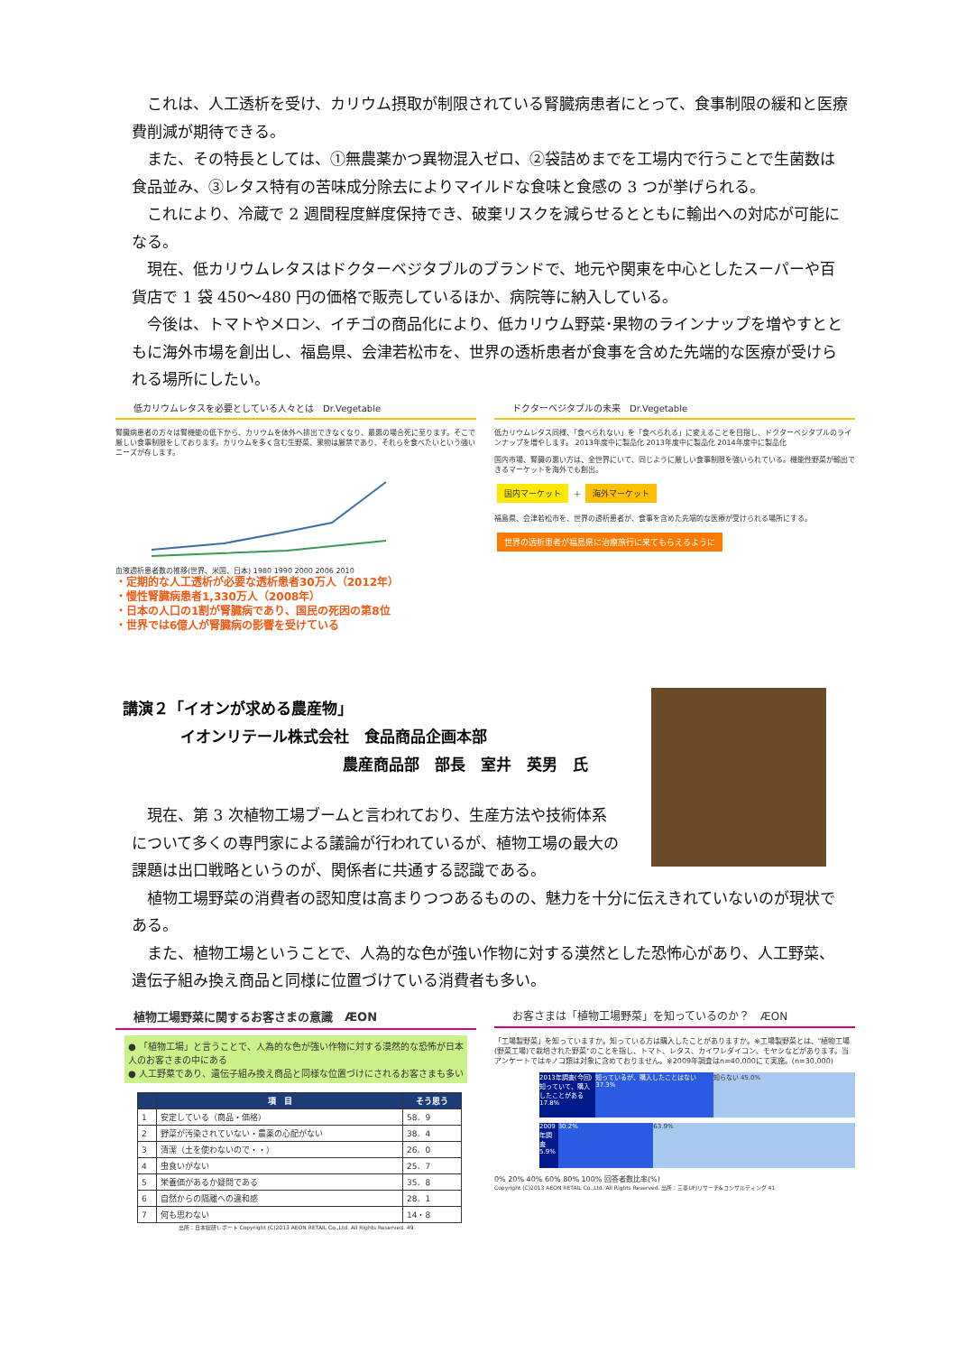これは、人工透析を受け、カリウム摂取が制限されている腎臓病患者にとって、食事制限の緩和と医療費削減が期待できる。
また、その特長としては、①無農薬かつ異物混入ゼロ、②袋詰めまでを工場内で行うことで生菌数は食品並み、③レタス特有の苦味成分除去によりマイルドな食味と食感の 3 つが挙げられる。
これにより、冷蔵で 2 週間程度鮮度保持でき、破棄リスクを減らせるとともに輸出への対応が可能になる。
現在、低カリウムレタスはドクターベジタブルのブランドで、地元や関東を中心としたスーパーや百貨店で 1 袋 450～480 円の価格で販売しているほか、病院等に納入している。
今後は、トマトやメロン、イチゴの商品化により、低カリウム野菜･果物のラインナップを増やすとともに海外市場を創出し、福島県、会津若松市を、世界の透析患者が食事を含めた先端的な医療が受けられる場所にしたい。
低カリウムレタスを必要としている人々とは　Dr.Vegetable
腎臓病患者の方々は腎機能の低下から、カリウムを体外へ排出できなくなり、最悪の場合死に至ります。そこで厳しい食事制限をしております。カリウムを多く含む生野菜、果物は厳禁であり、それらを食べたいという強いニーズが存します。
血液透析患者数の推移(世界、米国、日本) 1980 1990 2000 2006 2010
・定期的な人工透析が必要な透析患者30万人（2012年）
・慢性腎臓病患者1,330万人（2008年）
・日本の人口の1割が腎臓病であり、国民の死因の第8位
・世界では6億人が腎臓病の影響を受けている
ドクターベジタブルの未来　Dr.Vegetable
低カリウムレタス同様、「食べられない」を「食べられる」に変えることを目指し、ドクターベジタブルのラインナップを増やします。 2013年度中に製品化 2013年度中に製品化 2014年度中に製品化
国内市場、腎臓の悪い方は、全世界にいて、同じように厳しい食事制限を強いられている。機能性野菜が輸出できるマーケットを海外でも創出。
国内マーケット ＋ 海外マーケット
福島県、会津若松市を、世界の透析患者が、食事を含めた先端的な医療が受けられる場所にする。
世界の透析患者が福島県に治療旅行に来てもらえるように
講演２「イオンが求める農産物」
イオンリテール株式会社　食品商品企画本部
農産商品部　部長　室井　英男　氏
現在、第 3 次植物工場ブームと言われており、生産方法や技術体系について多くの専門家による議論が行われているが、植物工場の最大の課題は出口戦略というのが、関係者に共通する認識である。
植物工場野菜の消費者の認知度は高まりつつあるものの、魅力を十分に伝えきれていないのが現状である。
また、植物工場ということで、人為的な色が強い作物に対する漠然とした恐怖心があり、人工野菜、遺伝子組み換え商品と同様に位置づけている消費者も多い。
植物工場野菜に関するお客さまの意識　ÆON
● 「植物工場」と言うことで、人為的な色が強い作物に対する漠然的な恐怖が日本人のお客さまの中にある
● 人工野菜であり、遺伝子組み換え商品と同様な位置づけにされるお客さまも多い
| | 項 目 | そう思う |
| --- | --- | --- |
| 1 | 安定している（商品・価格） | 58．9 |
| 2 | 野菜が汚染されていない・農薬の心配がない | 38．4 |
| 3 | 清潔（土を使わないので・・） | 26．0 |
| 4 | 虫食いがない | 25．7 |
| 5 | 栄養価があるか疑問である | 35．8 |
| 6 | 自然からの隔離への違和感 | 28．1 |
| 7 | 何も思わない | 14・8 |
出所：日本総研レポート Copyright (C)2013 AEON RETAIL Co.,Ltd. All Rights Reserved. 49
お客さまは「植物工場野菜」を知っているのか？　ÆON
「工場製野菜」を知っていますか。知っている方は購入したことがありますか。※工場製野菜とは、"植物工場(野菜工場)で栽培された野菜"のことを指し、トマト、レタス、カイワレダイコン、モヤシなどがあります。当アンケートではキノコ類は対象に含めておりません。※2009年調査はn=40,000にて実施。(n=30,000)
2013年調査(今回) 知っていて、購入したことがある 17.8% 知っているが、購入したことはない 37.3% 知らない 45.0%
2009年調査 5.9% 30.2% 63.9%
0% 20% 40% 60% 80% 100% 回答者数比率(%)
Copyright (C)2013 AEON RETAIL Co.,Ltd. All Rights Reserved. 出所：三菱UFJリサーチ&コンサルティング 41